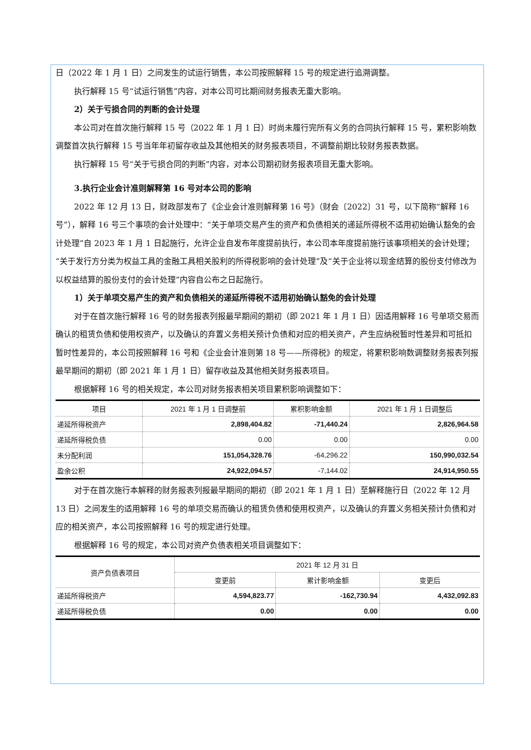日（2022 年 1 月 1 日）之间发生的试运行销售，本公司按照解释 15 号的规定进行追溯调整。
执行解释 15 号“试运行销售”内容，对本公司可比期间财务报表无重大影响。
2）关于亏损合同的判断的会计处理
本公司对在首次施行解释 15 号（2022 年 1 月 1 日）时尚未履行完所有义务的合同执行解释 15 号，累积影响数调整首次执行解释 15 号当年年初留存收益及其他相关的财务报表项目，不调整前期比较财务报表数据。
执行解释 15 号“关于亏损合同的判断”内容，对本公司期初财务报表项目无重大影响。
3.执行企业会计准则解释第 16 号对本公司的影响
2022 年 12 月 13 日，财政部发布了《企业会计准则解释第 16 号》（财会〔2022〕31 号，以下简称“解释 16 号”），解释 16 号三个事项的会计处理中：“关于单项交易产生的资产和负债相关的递延所得税不适用初始确认豁免的会计处理”自 2023 年 1 月 1 日起施行，允许企业自发布年度提前执行，本公司本年度提前施行该事项相关的会计处理；“关于发行方分类为权益工具的金融工具相关股利的所得税影响的会计处理”及“关于企业将以现金结算的股份支付修改为以权益结算的股份支付的会计处理”内容自公布之日起施行。
1）关于单项交易产生的资产和负债相关的递延所得税不适用初始确认豁免的会计处理
对于在首次施行解释 16 号的财务报表列报最早期间的期初（即 2021 年 1 月 1 日）因适用解释 16 号单项交易而确认的租赁负债和使用权资产，以及确认的弃置义务相关预计负债和对应的相关资产，产生应纳税暂时性差异和可抵扣暂时性差异的，本公司按照解释 16 号和《企业会计准则第 18 号——所得税》的规定，将累积影响数调整财务报表列报最早期间的期初（即 2021 年 1 月 1 日）留存收益及其他相关财务报表项目。
根据解释 16 号的相关规定，本公司对财务报表相关项目累积影响调整如下：
| 项目 | 2021 年 1 月 1 日调整前 | 累积影响金额 | 2021 年 1 月 1 日调整后 |
| --- | --- | --- | --- |
| 递延所得税资产 | 2,898,404.82 | -71,440.24 | 2,826,964.58 |
| 递延所得税负债 | 0.00 | 0.00 | 0.00 |
| 未分配利润 | 151,054,328.76 | -64,296.22 | 150,990,032.54 |
| 盈余公积 | 24,922,094.57 | -7,144.02 | 24,914,950.55 |
对于在首次施行本解释的财务报表列报最早期间的期初（即 2021 年 1 月 1 日）至解释施行日（2022 年 12 月 13 日）之间发生的适用解释 16 号的单项交易而确认的租赁负债和使用权资产，以及确认的弃置义务相关预计负债和对应的相关资产，本公司按照解释 16 号的规定进行处理。
根据解释 16 号的规定，本公司对资产负债表相关项目调整如下：
| 资产负债表项目 | 2021 年 12 月 31 日 | | |
| --- | --- | --- | --- |
| | 变更前 | 累计影响金额 | 变更后 |
| 递延所得税资产 | 4,594,823.77 | -162,730.94 | 4,432,092.83 |
| 递延所得税负债 | 0.00 | 0.00 | 0.00 |